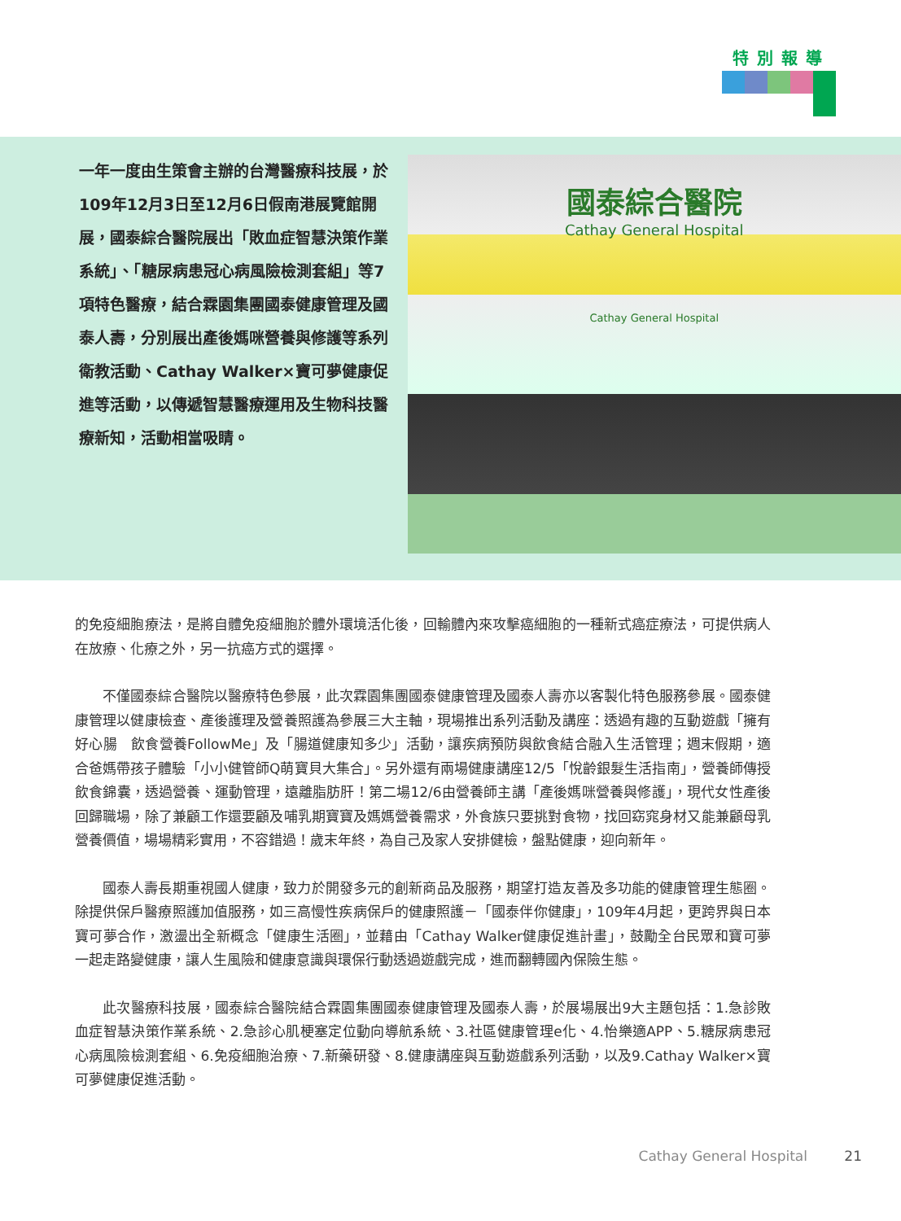特別報導
一年一度由生策會主辦的台灣醫療科技展，於109年12月3日至12月6日假南港展覽館開展，國泰綜合醫院展出「敗血症智慧決策作業系統」、「糖尿病患冠心病風險檢測套組」等7項特色醫療，結合霖園集團國泰健康管理及國泰人壽，分別展出產後媽咪營養與修護等系列衛教活動、Cathay Walker×寶可夢健康促進等活動，以傳遞智慧醫療運用及生物科技醫療新知，活動相當吸睛。
國泰綜合醫院
Cathay General Hospital
Cathay General Hospital
的免疫細胞療法，是將自體免疫細胞於體外環境活化後，回輸體內來攻擊癌細胞的一種新式癌症療法，可提供病人在放療、化療之外，另一抗癌方式的選擇。
不僅國泰綜合醫院以醫療特色參展，此次霖園集團國泰健康管理及國泰人壽亦以客製化特色服務參展。國泰健康管理以健康檢查、產後護理及營養照護為參展三大主軸，現場推出系列活動及講座：透過有趣的互動遊戲「擁有好心腸　飲食營養FollowMe」及「腸道健康知多少」活動，讓疾病預防與飲食結合融入生活管理；週末假期，適合爸媽帶孩子體驗「小小健管師Q萌寶貝大集合」。另外還有兩場健康講座12/5「悅齡銀髮生活指南」，營養師傳授飲食錦囊，透過營養、運動管理，遠離脂肪肝！第二場12/6由營養師主講「產後媽咪營養與修護」，現代女性產後回歸職場，除了兼顧工作還要顧及哺乳期寶寶及媽媽營養需求，外食族只要挑對食物，找回窈窕身材又能兼顧母乳營養價值，場場精彩實用，不容錯過！歲末年終，為自己及家人安排健檢，盤點健康，迎向新年。
國泰人壽長期重視國人健康，致力於開發多元的創新商品及服務，期望打造友善及多功能的健康管理生態圈。除提供保戶醫療照護加值服務，如三高慢性疾病保戶的健康照護－「國泰伴你健康」，109年4月起，更跨界與日本寶可夢合作，激盪出全新概念「健康生活圈」，並藉由「Cathay Walker健康促進計畫」，鼓勵全台民眾和寶可夢一起走路變健康，讓人生風險和健康意識與環保行動透過遊戲完成，進而翻轉國內保險生態。
此次醫療科技展，國泰綜合醫院結合霖園集團國泰健康管理及國泰人壽，於展場展出9大主題包括：1.急診敗血症智慧決策作業系統、2.急診心肌梗塞定位動向導航系統、3.社區健康管理e化、4.怡樂適APP、5.糖尿病患冠心病風險檢測套組、6.免疫細胞治療、7.新藥研發、8.健康講座與互動遊戲系列活動，以及9.Cathay Walker×寶可夢健康促進活動。
Cathay General Hospital 21